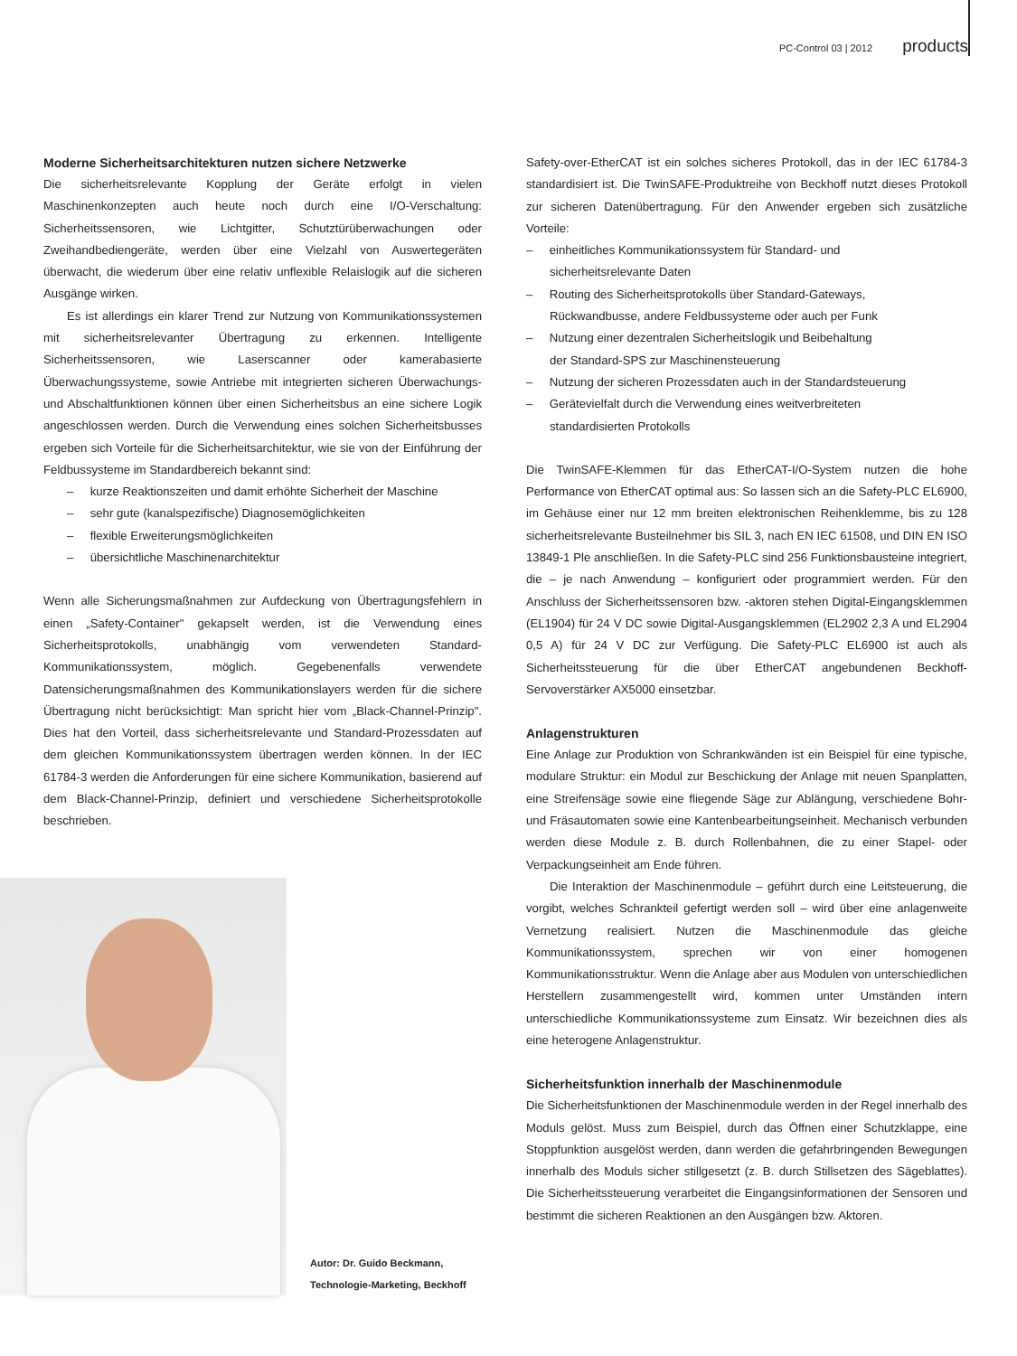PC-Control 03 | 2012 products
Moderne Sicherheitsarchitekturen nutzen sichere Netzwerke
Die sicherheitsrelevante Kopplung der Geräte erfolgt in vielen Maschinenkonzepten auch heute noch durch eine I/O-Verschaltung: Sicherheitssensoren, wie Lichtgitter, Schutztürüberwachungen oder Zweihandbediengeräte, werden über eine Vielzahl von Auswertegeräten überwacht, die wiederum über eine relativ unflexible Relaislogik auf die sicheren Ausgänge wirken.
Es ist allerdings ein klarer Trend zur Nutzung von Kommunikationssystemen mit sicherheitsrelevanter Übertragung zu erkennen. Intelligente Sicherheitssensoren, wie Laserscanner oder kamerabasierte Überwachungssysteme, sowie Antriebe mit integrierten sicheren Überwachungs- und Abschaltfunktionen können über einen Sicherheitsbus an eine sichere Logik angeschlossen werden. Durch die Verwendung eines solchen Sicherheitsbusses ergeben sich Vorteile für die Sicherheitsarchitektur, wie sie von der Einführung der Feldbussysteme im Standardbereich bekannt sind:
– kurze Reaktionszeiten und damit erhöhte Sicherheit der Maschine
– sehr gute (kanalspezifische) Diagnosemöglichkeiten
– flexible Erweiterungsmöglichkeiten
– übersichtliche Maschinenarchitektur
Wenn alle Sicherungsmaßnahmen zur Aufdeckung von Übertragungsfehlern in einen „Safety-Container" gekapselt werden, ist die Verwendung eines Sicherheitsprotokolls, unabhängig vom verwendeten Standard-Kommunikationssystem, möglich. Gegebenenfalls verwendete Datensicherungsmaßnahmen des Kommunikationslayers werden für die sichere Übertragung nicht berücksichtigt: Man spricht hier vom „Black-Channel-Prinzip". Dies hat den Vorteil, dass sicherheitsrelevante und Standard-Prozessdaten auf dem gleichen Kommunikationssystem übertragen werden können. In der IEC 61784-3 werden die Anforderungen für eine sichere Kommunikation, basierend auf dem Black-Channel-Prinzip, definiert und verschiedene Sicherheitsprotokolle beschrieben.
Autor: Dr. Guido Beckmann,
Technologie-Marketing, Beckhoff
Safety-over-EtherCAT ist ein solches sicheres Protokoll, das in der IEC 61784-3 standardisiert ist. Die TwinSAFE-Produktreihe von Beckhoff nutzt dieses Protokoll zur sicheren Datenübertragung. Für den Anwender ergeben sich zusätzliche Vorteile:
– einheitliches Kommunikationssystem für Standard- und
sicherheitsrelevante Daten
– Routing des Sicherheitsprotokolls über Standard-Gateways,
Rückwandbusse, andere Feldbussysteme oder auch per Funk
– Nutzung einer dezentralen Sicherheitslogik und Beibehaltung
der Standard-SPS zur Maschinensteuerung
– Nutzung der sicheren Prozessdaten auch in der Standardsteuerung
– Gerätevielfalt durch die Verwendung eines weitverbreiteten
standardisierten Protokolls
Die TwinSAFE-Klemmen für das EtherCAT-I/O-System nutzen die hohe Performance von EtherCAT optimal aus: So lassen sich an die Safety-PLC EL6900, im Gehäuse einer nur 12 mm breiten elektronischen Reihenklemme, bis zu 128 sicherheitsrelevante Busteilnehmer bis SIL 3, nach EN IEC 61508, und DIN EN ISO 13849-1 Ple anschließen. In die Safety-PLC sind 256 Funktionsbausteine integriert, die – je nach Anwendung – konfiguriert oder programmiert werden. Für den Anschluss der Sicherheitssensoren bzw. -aktoren stehen Digital-Eingangsklemmen (EL1904) für 24 V DC sowie Digital-Ausgangsklemmen (EL2902 2,3 A und EL2904 0,5 A) für 24 V DC zur Verfügung. Die Safety-PLC EL6900 ist auch als Sicherheitssteuerung für die über EtherCAT angebundenen Beckhoff-Servoverstärker AX5000 einsetzbar.
Anlagenstrukturen
Eine Anlage zur Produktion von Schrankwänden ist ein Beispiel für eine typische, modulare Struktur: ein Modul zur Beschickung der Anlage mit neuen Spanplatten, eine Streifensäge sowie eine fliegende Säge zur Ablängung, verschiedene Bohr- und Fräsautomaten sowie eine Kantenbearbeitungseinheit. Mechanisch verbunden werden diese Module z. B. durch Rollenbahnen, die zu einer Stapel- oder Verpackungseinheit am Ende führen.
Die Interaktion der Maschinenmodule – geführt durch eine Leitsteuerung, die vorgibt, welches Schrankteil gefertigt werden soll – wird über eine anlagenweite Vernetzung realisiert. Nutzen die Maschinenmodule das gleiche Kommunikationssystem, sprechen wir von einer homogenen Kommunikationsstruktur. Wenn die Anlage aber aus Modulen von unterschiedlichen Herstellern zusammengestellt wird, kommen unter Umständen intern unterschiedliche Kommunikationssysteme zum Einsatz. Wir bezeichnen dies als eine heterogene Anlagenstruktur.
Sicherheitsfunktion innerhalb der Maschinenmodule
Die Sicherheitsfunktionen der Maschinenmodule werden in der Regel innerhalb des Moduls gelöst. Muss zum Beispiel, durch das Öffnen einer Schutzklappe, eine Stoppfunktion ausgelöst werden, dann werden die gefahrbringenden Bewegungen innerhalb des Moduls sicher stillgesetzt (z. B. durch Stillsetzen des Sägeblattes). Die Sicherheitssteuerung verarbeitet die Eingangsinformationen der Sensoren und bestimmt die sicheren Reaktionen an den Ausgängen bzw. Aktoren.